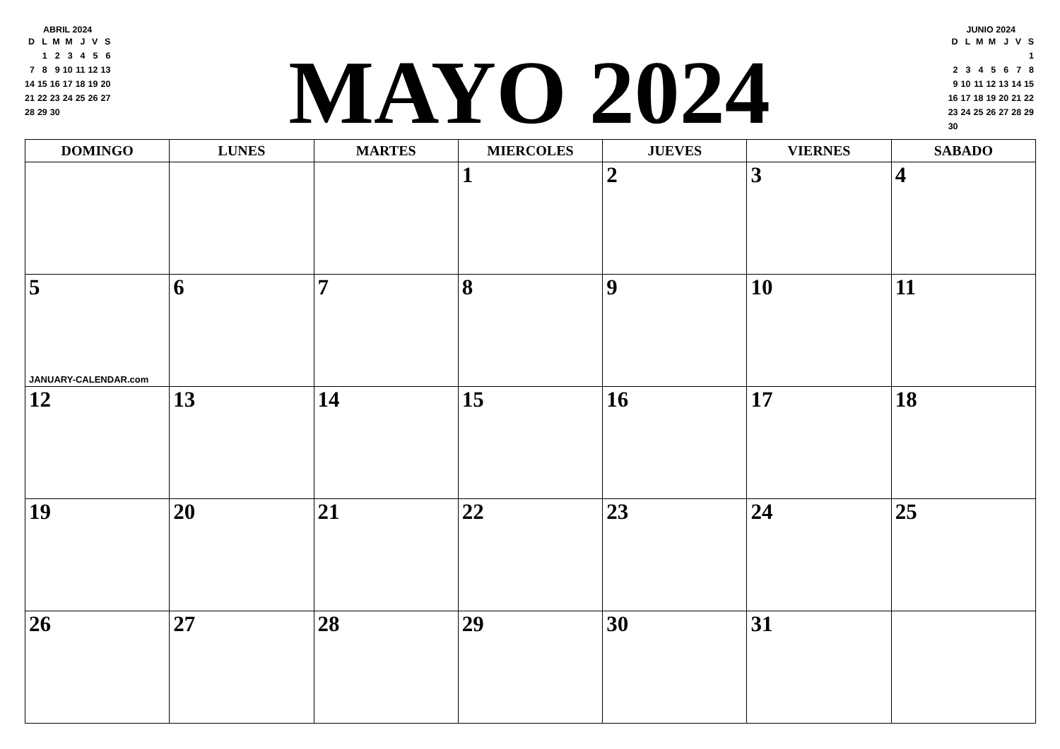ABRIL 2024
| D | L | M | M | J | V | S |
| --- | --- | --- | --- | --- | --- | --- |
| | 1 | 2 | 3 | 4 | 5 | 6 |
| 7 | 8 | 9 | 10 | 11 | 12 | 13 |
| 14 | 15 | 16 | 17 | 18 | 19 | 20 |
| 21 | 22 | 23 | 24 | 25 | 26 | 27 |
| 28 | 29 | 30 | | | | |
MAYO 2024
JUNIO 2024
| D | L | M | M | J | V | S |
| --- | --- | --- | --- | --- | --- | --- |
| | | | | | | 1 |
| 2 | 3 | 4 | 5 | 6 | 7 | 8 |
| 9 | 10 | 11 | 12 | 13 | 14 | 15 |
| 16 | 17 | 18 | 19 | 20 | 21 | 22 |
| 23 | 24 | 25 | 26 | 27 | 28 | 29 |
| 30 | | | | | | |
| DOMINGO | LUNES | MARTES | MIERCOLES | JUEVES | VIERNES | SABADO |
| --- | --- | --- | --- | --- | --- | --- |
| | | | 1 | 2 | 3 | 4 |
| 5 JANUARY-CALENDAR.com | 6 | 7 | 8 | 9 | 10 | 11 |
| 12 | 13 | 14 | 15 | 16 | 17 | 18 |
| 19 | 20 | 21 | 22 | 23 | 24 | 25 |
| 26 | 27 | 28 | 29 | 30 | 31 | |